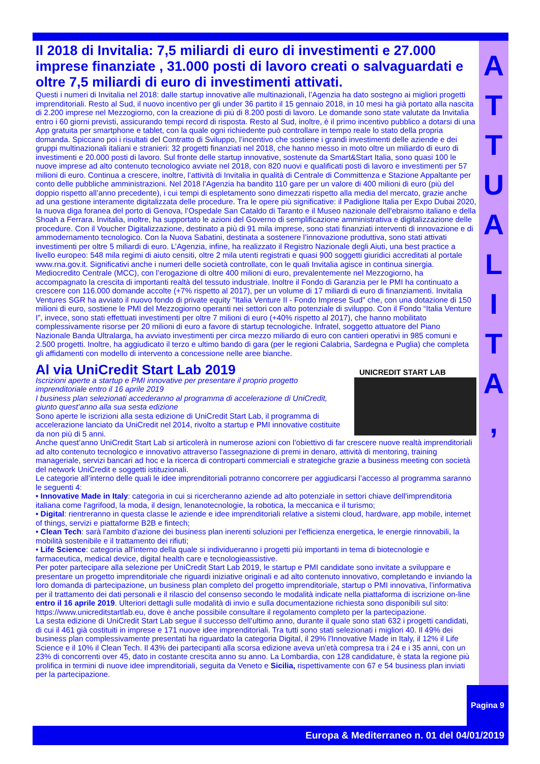A
T
T
U
A
L
I
T
A
,
Il 2018 di Invitalia: 7,5 miliardi di euro di investimenti e 27.000 imprese finanziate , 31.000 posti di lavoro creati o salvaguardati e oltre 7,5 miliardi di euro di investimenti attivati.
Questi i numeri di Invitalia nel 2018: dalle startup innovative alle multinazionali, l’Agenzia ha dato sostegno ai migliori progetti imprenditoriali. Resto al Sud, il nuovo incentivo per gli under 36 partito il 15 gennaio 2018, in 10 mesi ha già portato alla nascita di 2.200 imprese nel Mezzogiorno, con la creazione di più di 8.200 posti di lavoro. Le domande sono state valutate da Invitalia entro i 60 giorni previsti, assicurando tempi record di risposta. Resto al Sud, inoltre, è il primo incentivo pubblico a dotarsi di una App gratuita per smartphone e tablet, con la quale ogni richiedente può controllare in tempo reale lo stato della propria domanda. Spiccano poi i risultati del Contratto di Sviluppo, l’incentivo che sostiene i grandi investimenti delle aziende e dei gruppi multinazionali italiani e stranieri: 32 progetti finanziati nel 2018, che hanno messo in moto oltre un miliardo di euro di investimenti e 20.000 posti di lavoro. Sul fronte delle startup innovative, sostenute da Smart&Start Italia, sono quasi 100 le nuove imprese ad alto contenuto tecnologico avviate nel 2018, con 820 nuovi e qualificati posti di lavoro e investimenti per 57 milioni di euro. Continua a crescere, inoltre, l’attività di Invitalia in qualità di Centrale di Committenza e Stazione Appaltante per conto delle pubbliche amministrazioni. Nel 2018 l’Agenzia ha bandito 110 gare per un valore di 400 milioni di euro (più del doppio rispetto all’anno precedente), i cui tempi di espletamento sono dimezzati rispetto alla media del mercato, grazie anche ad una gestione interamente digitalizzata delle procedure. Tra le opere più significative: il Padiglione Italia per Expo Dubai 2020, la nuova diga foranea del porto di Genova, l’Ospedale San Cataldo di Taranto e il Museo nazionale dell'ebraismo italiano e della Shoah a Ferrara. Invitalia, inoltre, ha supportato le azioni del Governo di semplificazione amministrativa e digitalizzazione delle procedure. Con il Voucher Digitalizzazione, destinato a più di 91 mila imprese, sono stati finanziati interventi di innovazione e di ammodernamento tecnologico. Con la Nuova Sabatini, destinata a sostenere l’innovazione produttiva, sono stati attivati investimenti per oltre 5 miliardi di euro. L’Agenzia, infine, ha realizzato il Registro Nazionale degli Aiuti, una best practice a livello europeo: 548 mila regimi di aiuto censiti, oltre 2 mila utenti registrati e quasi 900 soggetti giuridici accreditati al portale www.rna.gov.it. Significativi anche i numeri delle società controllate, con le quali Invitalia agisce in continua sinergia. Mediocredito Centrale (MCC), con l’erogazione di oltre 400 milioni di euro, prevalentemente nel Mezzogiorno, ha accompagnato la crescita di importanti realtà del tessuto industriale. Inoltre il Fondo di Garanzia per le PMI ha continuato a crescere con 116.000 domande accolte (+7% rispetto al 2017), per un volume di 17 miliardi di euro di finanziamenti. Invitalia Ventures SGR ha avviato il nuovo fondo di private equity "Italia Venture II - Fondo Imprese Sud" che, con una dotazione di 150 milioni di euro, sostiene le PMI del Mezzogiorno operanti nei settori con alto potenziale di sviluppo. Con il Fondo “Italia Venture I”, invece, sono stati effettuati investimenti per oltre 7 milioni di euro (+40% rispetto al 2017), che hanno mobilitato complessivamente risorse per 20 milioni di euro a favore di startup tecnologiche. Infratel, soggetto attuatore del Piano Nazionale Banda Ultralarga, ha avviato investimenti per circa mezzo miliardo di euro con cantieri operativi in 985 comuni e 2.500 progetti. Inoltre, ha aggiudicato il terzo e ultimo bando di gara (per le regioni Calabria, Sardegna e Puglia) che completa gli affidamenti con modello di intervento a concessione nelle aree bianche.
Al via UniCredit Start Lab 2019
UNICREDIT START LAB
Iscrizioni aperte a startup e PMI innovative per presentare il proprio progetto imprenditoriale entro il 16 aprile 2019
I business plan selezionati accederanno al programma di accelerazione di UniCredit, giunto quest’anno alla sua sesta edizione
Sono aperte le iscrizioni alla sesta edizione di UniCredit Start Lab, il programma di accelerazione lanciato da UniCredit nel 2014, rivolto a startup e PMI innovative costituite da non più di 5 anni.
Anche quest’anno UniCredit Start Lab si articolerà in numerose azioni con l’obiettivo di far crescere nuove realtà imprenditoriali ad alto contenuto tecnologico e innovativo attraverso l'assegnazione di premi in denaro, attività di mentoring, training manageriale, servizi bancari ad hoc e la ricerca di controparti commerciali e strategiche grazie a business meeting con società del network UniCredit e soggetti istituzionali.
Le categorie all’interno delle quali le idee imprenditoriali potranno concorrere per aggiudicarsi l’accesso al programma saranno le seguenti 4:
• Innovative Made in Italy: categoria in cui si ricercheranno aziende ad alto potenziale in settori chiave dell'imprenditoria italiana come l'agrifood, la moda, il design, lenanotecnologie, la robotica, la meccanica e il turismo;
• Digital: rientreranno in questa classe le aziende e idee imprenditoriali relative a sistemi cloud, hardware, app mobile, internet of things, servizi e piattaforme B2B e fintech;
• Clean Tech: sarà l'ambito d'azione dei business plan inerenti soluzioni per l'efficienza energetica, le energie rinnovabili, la mobilità sostenibile e il trattamento dei rifiuti;
• Life Science: categoria all'interno della quale si individueranno i progetti più importanti in tema di biotecnologie e farmaceutica, medical device, digital health care e tecnologieassistive.
Per poter partecipare alla selezione per UniCredit Start Lab 2019, le startup e PMI candidate sono invitate a sviluppare e presentare un progetto imprenditoriale che riguardi iniziative originali e ad alto contenuto innovativo, completando e inviando la loro domanda di partecipazione, un business plan completo del progetto imprenditoriale, startup o PMI innovativa, l’informativa per il trattamento dei dati personali e il rilascio del consenso secondo le modalità indicate nella piattaforma di iscrizione on-line entro il 16 aprile 2019. Ulteriori dettagli sulle modalità di invio e sulla documentazione richiesta sono disponibili sul sito: https://www.unicreditstartlab.eu, dove è anche possibile consultare il regolamento completo per la partecipazione.
La sesta edizione di UniCredit Start Lab segue il successo dell’ultimo anno, durante il quale sono stati 632 i progetti candidati, di cui il 461 già costituiti in imprese e 171 nuove idee imprenditoriali. Tra tutti sono stati selezionati i migliori 40. Il 49% dei business plan complessivamente presentati ha riguardato la categoria Digital, il 29% l'Innovative Made in Italy, il 12% il Life Science e il 10% il Clean Tech. Il 43% dei partecipanti alla scorsa edizione aveva un'età compresa tra i 24 e i 35 anni, con un 23% di concorrenti over 45, dato in costante crescita anno su anno. La Lombardia, con 128 candidature, è stata la regione più prolifica in termini di nuove idee imprenditoriali, seguita da Veneto e Sicilia, rispettivamente con 67 e 54 business plan inviati per la partecipazione.
Pagina 9
Europa & Mediterraneo n. 01 del 04/01/2019